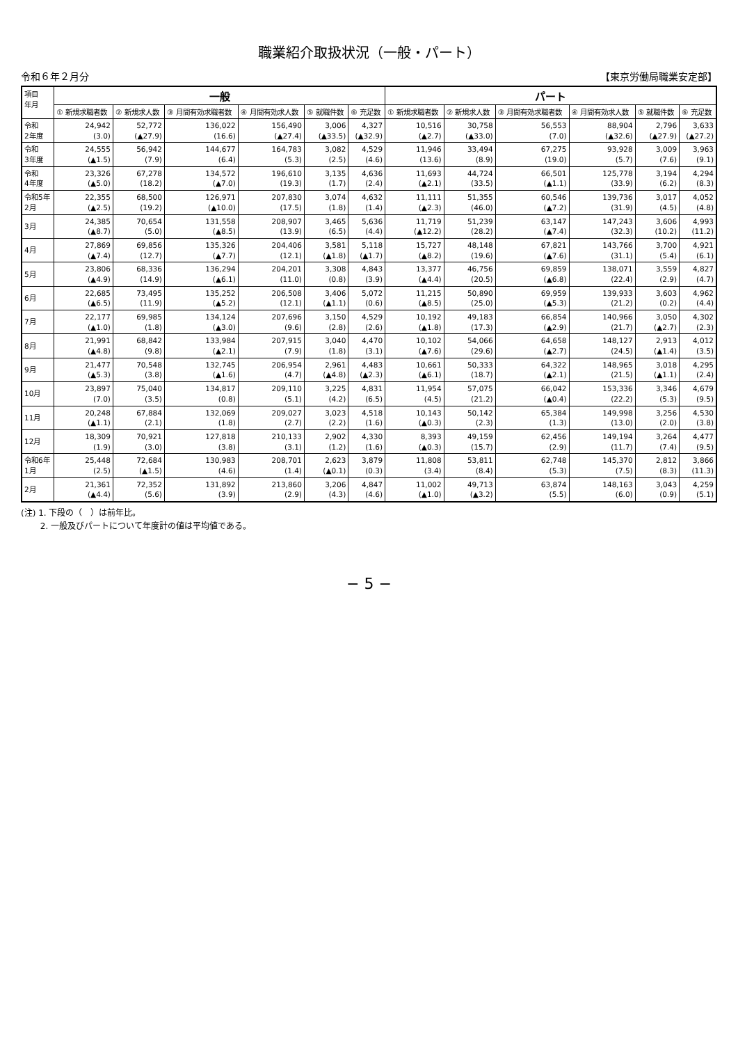職業紹介取扱状況（一般・パート）
令和６年２月分 【東京労働局職業安定部】
| 項目 年月 | 一般 | | | | | | パート | | | | | |
| --- | --- | --- | --- | --- | --- | --- | --- | --- | --- | --- | --- | --- |
| | ① 新規求職者数 | ② 新規求人数 | ③ 月間有効求職者数 | ④ 月間有効求人数 | ⑤ 就職件数 | ⑥ 充足数 | ① 新規求職者数 | ② 新規求人数 | ③ 月間有効求職者数 | ④ 月間有効求人数 | ⑤ 就職件数 | ⑥ 充足数 |
| 令和 2年度 | 24,942 (3.0) | 52,772 (▲27.9) | 136,022 (16.6) | 156,490 (▲27.4) | 3,006 (▲33.5) | 4,327 (▲32.9) | 10,516 (▲2.7) | 30,758 (▲33.0) | 56,553 (7.0) | 88,904 (▲32.6) | 2,796 (▲27.9) | 3,633 (▲27.2) |
| 令和 3年度 | 24,555 (▲1.5) | 56,942 (7.9) | 144,677 (6.4) | 164,783 (5.3) | 3,082 (2.5) | 4,529 (4.6) | 11,946 (13.6) | 33,494 (8.9) | 67,275 (19.0) | 93,928 (5.7) | 3,009 (7.6) | 3,963 (9.1) |
| 令和 4年度 | 23,326 (▲5.0) | 67,278 (18.2) | 134,572 (▲7.0) | 196,610 (19.3) | 3,135 (1.7) | 4,636 (2.4) | 11,693 (▲2.1) | 44,724 (33.5) | 66,501 (▲1.1) | 125,778 (33.9) | 3,194 (6.2) | 4,294 (8.3) |
| 令和5年 2月 | 22,355 (▲2.5) | 68,500 (19.2) | 126,971 (▲10.0) | 207,830 (17.5) | 3,074 (1.8) | 4,632 (1.4) | 11,111 (▲2.3) | 51,355 (46.0) | 60,546 (▲7.2) | 139,736 (31.9) | 3,017 (4.5) | 4,052 (4.8) |
| 3月 | 24,385 (▲8.7) | 70,654 (5.0) | 131,558 (▲8.5) | 208,907 (13.9) | 3,465 (6.5) | 5,636 (4.4) | 11,719 (▲12.2) | 51,239 (28.2) | 63,147 (▲7.4) | 147,243 (32.3) | 3,606 (10.2) | 4,993 (11.2) |
| 4月 | 27,869 (▲7.4) | 69,856 (12.7) | 135,326 (▲7.7) | 204,406 (12.1) | 3,581 (▲1.8) | 5,118 (▲1.7) | 15,727 (▲8.2) | 48,148 (19.6) | 67,821 (▲7.6) | 143,766 (31.1) | 3,700 (5.4) | 4,921 (6.1) |
| 5月 | 23,806 (▲4.9) | 68,336 (14.9) | 136,294 (▲6.1) | 204,201 (11.0) | 3,308 (0.8) | 4,843 (3.9) | 13,377 (▲4.4) | 46,756 (20.5) | 69,859 (▲6.8) | 138,071 (22.4) | 3,559 (2.9) | 4,827 (4.7) |
| 6月 | 22,685 (▲6.5) | 73,495 (11.9) | 135,252 (▲5.2) | 206,508 (12.1) | 3,406 (▲1.1) | 5,072 (0.6) | 11,215 (▲8.5) | 50,890 (25.0) | 69,959 (▲5.3) | 139,933 (21.2) | 3,603 (0.2) | 4,962 (4.4) |
| 7月 | 22,177 (▲1.0) | 69,985 (1.8) | 134,124 (▲3.0) | 207,696 (9.6) | 3,150 (2.8) | 4,529 (2.6) | 10,192 (▲1.8) | 49,183 (17.3) | 66,854 (▲2.9) | 140,966 (21.7) | 3,050 (▲2.7) | 4,302 (2.3) |
| 8月 | 21,991 (▲4.8) | 68,842 (9.8) | 133,984 (▲2.1) | 207,915 (7.9) | 3,040 (1.8) | 4,470 (3.1) | 10,102 (▲7.6) | 54,066 (29.6) | 64,658 (▲2.7) | 148,127 (24.5) | 2,913 (▲1.4) | 4,012 (3.5) |
| 9月 | 21,477 (▲5.3) | 70,548 (3.8) | 132,745 (▲1.6) | 206,954 (4.7) | 2,961 (▲4.8) | 4,483 (▲2.3) | 10,661 (▲6.1) | 50,333 (18.7) | 64,322 (▲2.1) | 148,965 (21.5) | 3,018 (▲1.1) | 4,295 (2.4) |
| 10月 | 23,897 (7.0) | 75,040 (3.5) | 134,817 (0.8) | 209,110 (5.1) | 3,225 (4.2) | 4,831 (6.5) | 11,954 (4.5) | 57,075 (21.2) | 66,042 (▲0.4) | 153,336 (22.2) | 3,346 (5.3) | 4,679 (9.5) |
| 11月 | 20,248 (▲1.1) | 67,884 (2.1) | 132,069 (1.8) | 209,027 (2.7) | 3,023 (2.2) | 4,518 (1.6) | 10,143 (▲0.3) | 50,142 (2.3) | 65,384 (1.3) | 149,998 (13.0) | 3,256 (2.0) | 4,530 (3.8) |
| 12月 | 18,309 (1.9) | 70,921 (3.0) | 127,818 (3.8) | 210,133 (3.1) | 2,902 (1.2) | 4,330 (1.6) | 8,393 (▲0.3) | 49,159 (15.7) | 62,456 (2.9) | 149,194 (11.7) | 3,264 (7.4) | 4,477 (9.5) |
| 令和6年 1月 | 25,448 (2.5) | 72,684 (▲1.5) | 130,983 (4.6) | 208,701 (1.4) | 2,623 (▲0.1) | 3,879 (0.3) | 11,808 (3.4) | 53,811 (8.4) | 62,748 (5.3) | 145,370 (7.5) | 2,812 (8.3) | 3,866 (11.3) |
| 2月 | 21,361 (▲4.4) | 72,352 (5.6) | 131,892 (3.9) | 213,860 (2.9) | 3,206 (4.3) | 4,847 (4.6) | 11,002 (▲1.0) | 49,713 (▲3.2) | 63,874 (5.5) | 148,163 (6.0) | 3,043 (0.9) | 4,259 (5.1) |
(注) 1. 下段の（　）は前年比。
　　 2. 一般及びパートについて年度計の値は平均値である。
− 5 −